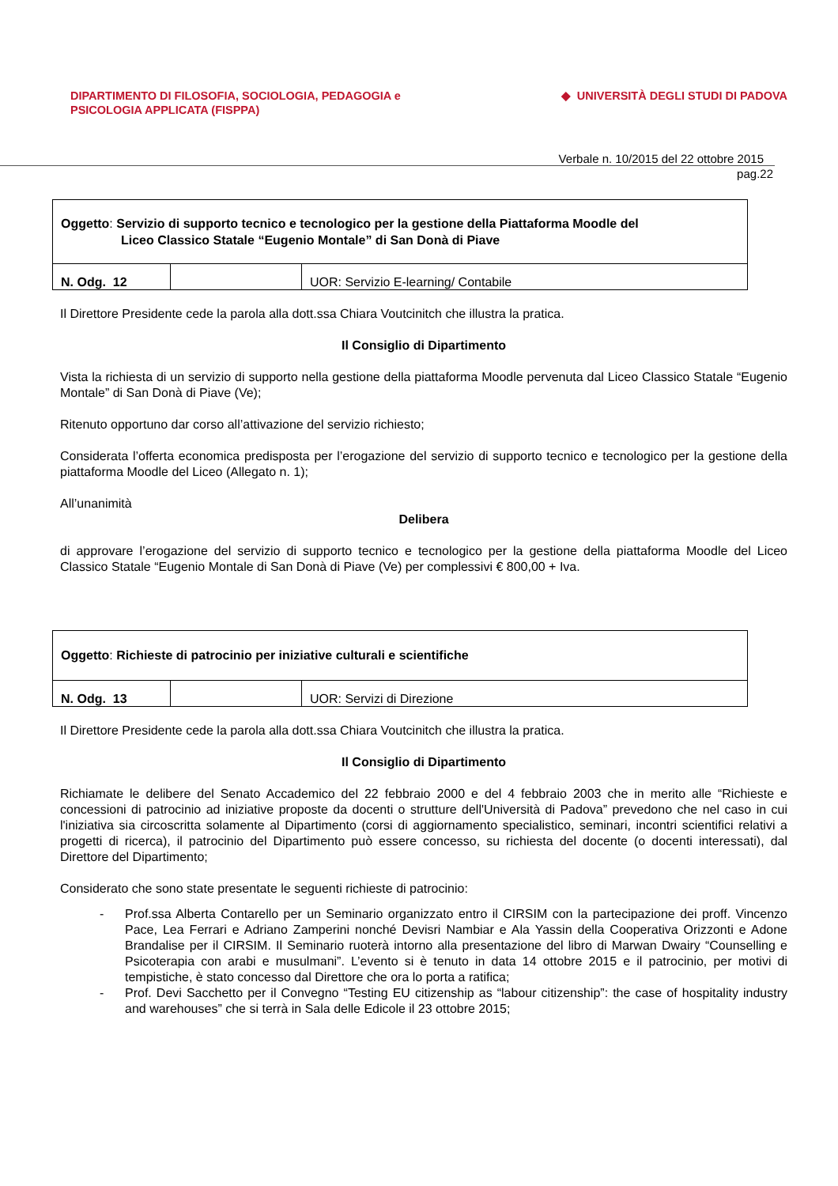DIPARTIMENTO DI FILOSOFIA, SOCIOLOGIA, PEDAGOGIA e
PSICOLOGIA APPLICATA (FISPPA)
◆ UNIVERSITÀ DEGLI STUDI DI PADOVA
Verbale n. 10/2015 del 22 ottobre 2015
pag.22
| Oggetto : Servizio di supporto tecnico e tecnologico per la gestione della Piattaforma Moodle del Liceo Classico Statale “Eugenio Montale” di San Donà di Piave | | |
| N. Odg. 12 | | UOR: Servizio E-learning/ Contabile |
Il Direttore Presidente cede la parola alla dott.ssa Chiara Voutcinitch che illustra la pratica.
Il Consiglio di Dipartimento
Vista la richiesta di un servizio di supporto nella gestione della piattaforma Moodle pervenuta dal Liceo Classico Statale “Eugenio Montale” di San Donà di Piave (Ve);
Ritenuto opportuno dar corso all’attivazione del servizio richiesto;
Considerata l’offerta economica predisposta per l’erogazione del servizio di supporto tecnico e tecnologico per la gestione della piattaforma Moodle del Liceo (Allegato n. 1);
All’unanimità
Delibera
di approvare l’erogazione del servizio di supporto tecnico e tecnologico per la gestione della piattaforma Moodle del Liceo Classico Statale “Eugenio Montale di San Donà di Piave (Ve) per complessivi € 800,00 + Iva.
| Oggetto : Richieste di patrocinio per iniziative culturali e scientifiche | | |
| N. Odg. 13 | | UOR: Servizi di Direzione |
Il Direttore Presidente cede la parola alla dott.ssa Chiara Voutcinitch che illustra la pratica.
Il Consiglio di Dipartimento
Richiamate le delibere del Senato Accademico del 22 febbraio 2000 e del 4 febbraio 2003 che in merito alle “Richieste e concessioni di patrocinio ad iniziative proposte da docenti o strutture dell'Università di Padova” prevedono che nel caso in cui l'iniziativa sia circoscritta solamente al Dipartimento (corsi di aggiornamento specialistico, seminari, incontri scientifici relativi a progetti di ricerca), il patrocinio del Dipartimento può essere concesso, su richiesta del docente (o docenti interessati), dal Direttore del Dipartimento;
Considerato che sono state presentate le seguenti richieste di patrocinio:
- Prof.ssa Alberta Contarello per un Seminario organizzato entro il CIRSIM con la partecipazione dei proff. Vincenzo Pace, Lea Ferrari e Adriano Zamperini nonché Devisri Nambiar e Ala Yassin della Cooperativa Orizzonti e Adone Brandalise per il CIRSIM. Il Seminario ruoterà intorno alla presentazione del libro di Marwan Dwairy “Counselling e Psicoterapia con arabi e musulmani”. L’evento si è tenuto in data 14 ottobre 2015 e il patrocinio, per motivi di tempistiche, è stato concesso dal Direttore che ora lo porta a ratifica;
- Prof. Devi Sacchetto per il Convegno “Testing EU citizenship as “labour citizenship”: the case of hospitality industry and warehouses” che si terrà in Sala delle Edicole il 23 ottobre 2015;